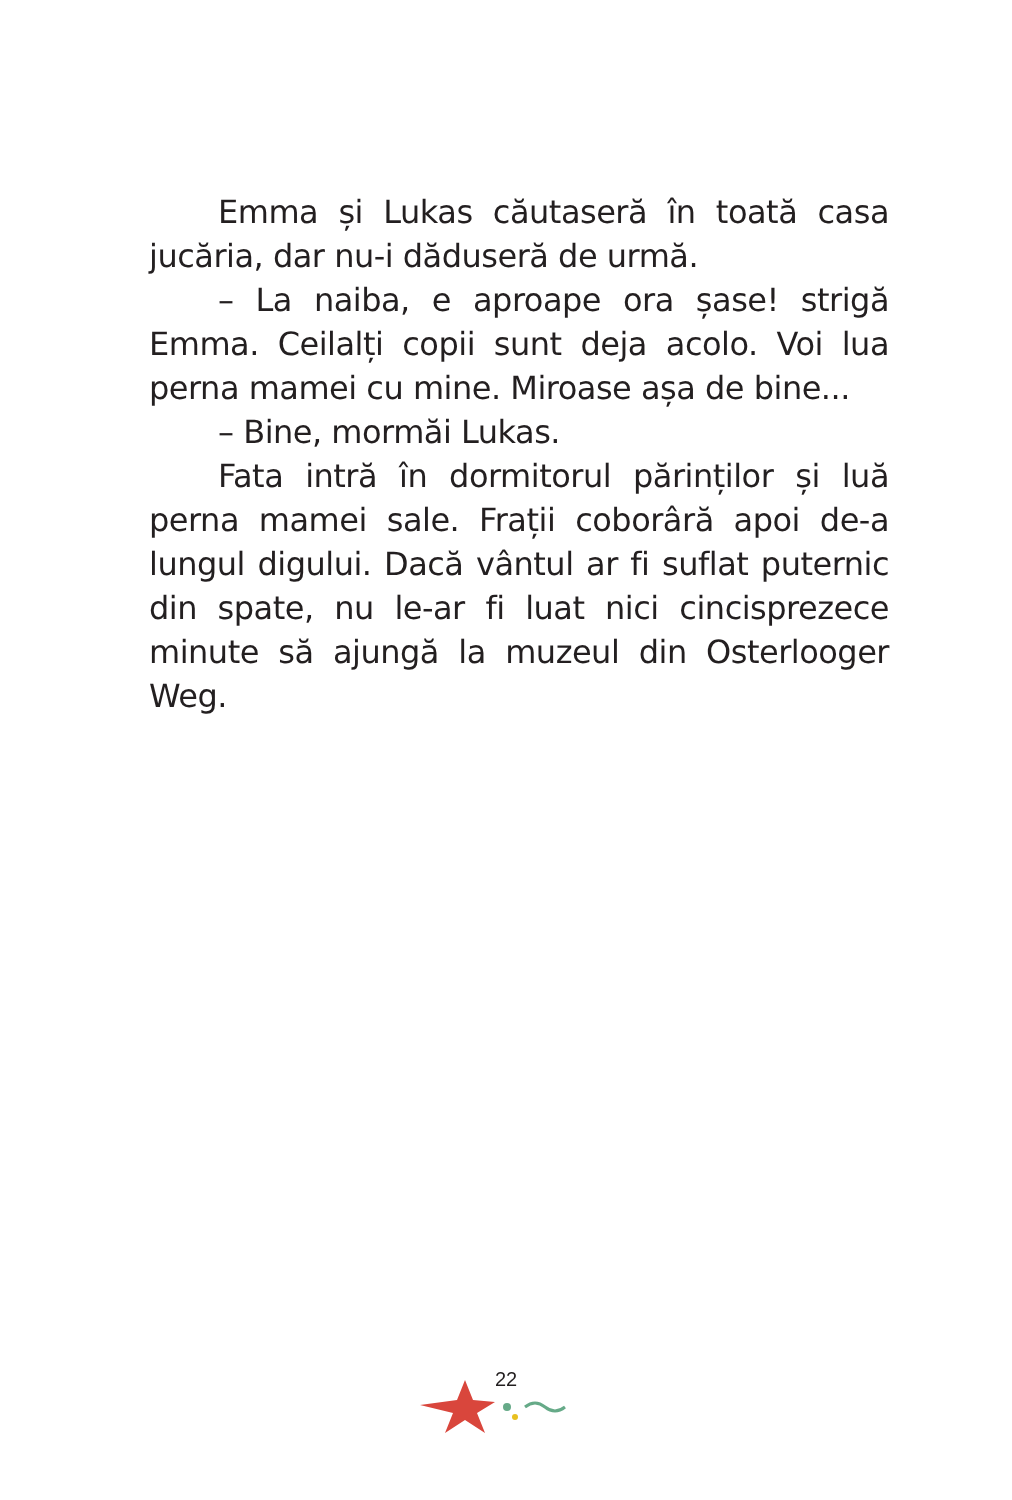Emma și Lukas căutaseră în toată casa jucăria, dar nu-i dăduseră de urmă.
– La naiba, e aproape ora șase! strigă Emma. Ceilalți copii sunt deja acolo. Voi lua perna mamei cu mine. Miroase așa de bine...
– Bine, mormăi Lukas.
Fata intră în dormitorul părinților și luă perna mamei sale. Frații coborâră apoi de-a lungul digului. Dacă vântul ar fi suflat puternic din spate, nu le-ar fi luat nici cincisprezece minute să ajungă la muzeul din Osterlooger Weg.
22